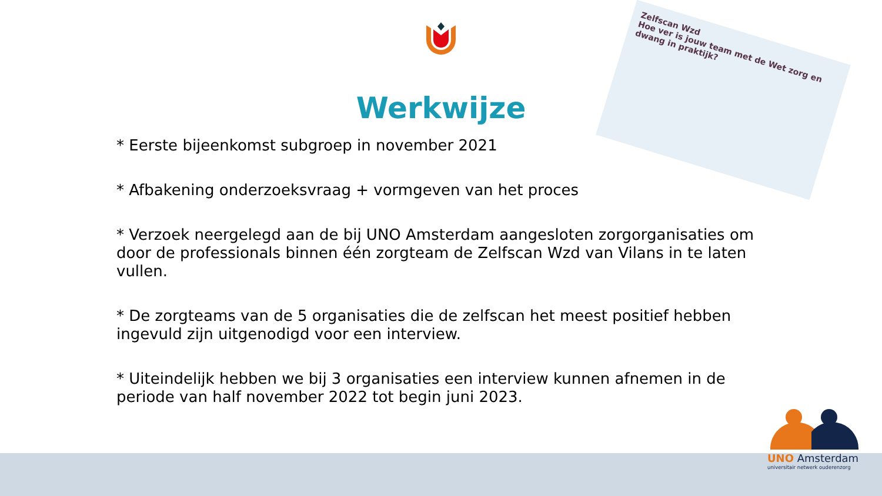Werkwijze
Zelfscan Wzd
Hoe ver is jouw team met de Wet zorg en dwang in praktijk?
* Eerste bijeenkomst subgroep in november 2021
* Afbakening onderzoeksvraag + vormgeven van het proces
* Verzoek neergelegd aan de bij UNO Amsterdam aangesloten zorgorganisaties om door de professionals binnen één zorgteam de Zelfscan Wzd van Vilans in te laten vullen.
* De zorgteams van de 5 organisaties die de zelfscan het meest positief hebben ingevuld zijn uitgenodigd voor een interview.
* Uiteindelijk hebben we bij 3 organisaties een interview kunnen afnemen in de periode van half november 2022 tot begin juni 2023.
UNO Amsterdam
universitair netwerk ouderenzorg